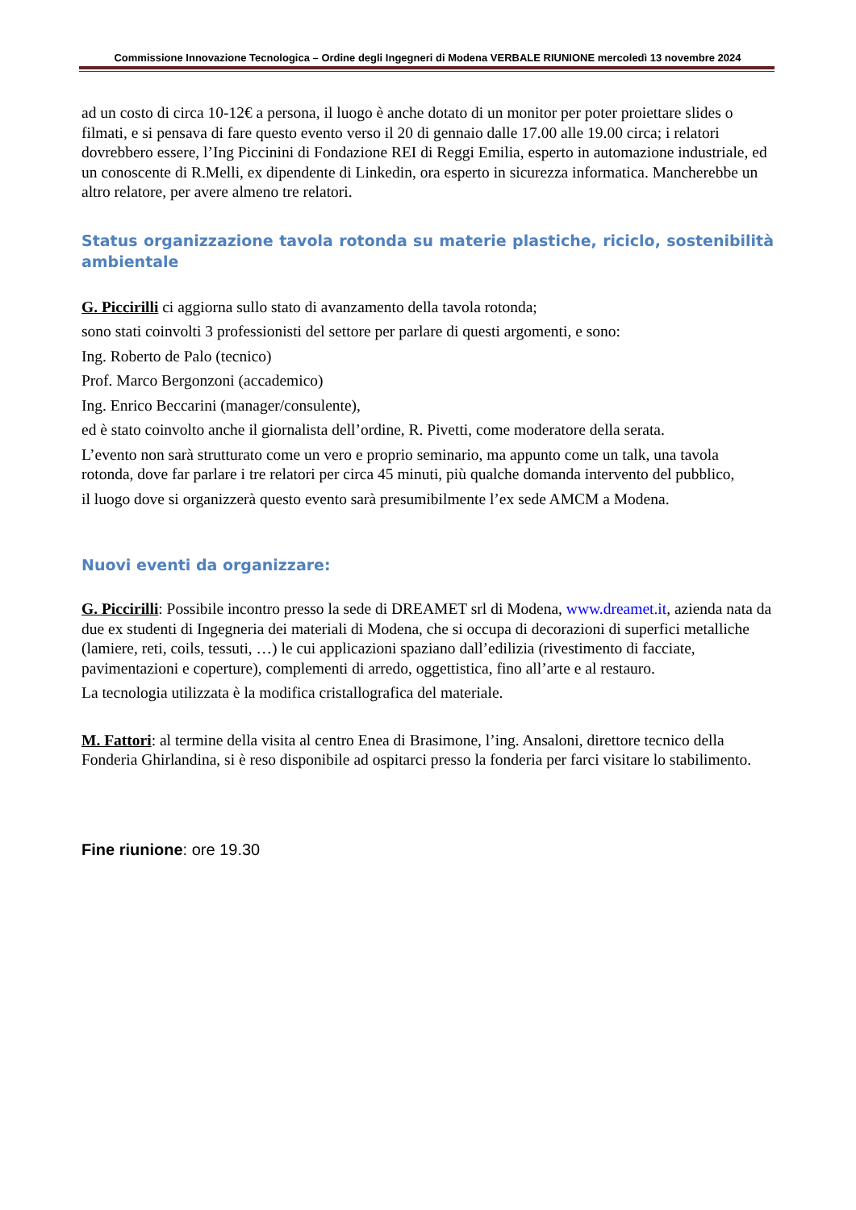Commissione Innovazione Tecnologica – Ordine degli Ingegneri di Modena VERBALE RIUNIONE mercoledì 13 novembre 2024
ad un costo di circa 10-12€ a persona, il luogo è anche dotato di un monitor per poter proiettare slides o filmati, e si pensava di fare questo evento verso il 20 di gennaio dalle 17.00 alle 19.00 circa; i relatori dovrebbero essere, l’Ing Piccinini di Fondazione REI di Reggi Emilia, esperto in automazione industriale, ed un conoscente di R.Melli, ex dipendente di Linkedin, ora esperto in sicurezza informatica. Mancherebbe un altro relatore, per avere almeno tre relatori.
Status organizzazione tavola rotonda su materie plastiche, riciclo, sostenibilità ambientale
G. Piccirilli ci aggiorna sullo stato di avanzamento della tavola rotonda;
sono stati coinvolti 3 professionisti del settore per parlare di questi argomenti, e sono:
Ing. Roberto de Palo (tecnico)
Prof. Marco Bergonzoni (accademico)
Ing. Enrico Beccarini (manager/consulente),
ed è stato coinvolto anche il giornalista dell’ordine, R. Pivetti, come moderatore della serata.
L’evento non sarà strutturato come un vero e proprio seminario, ma appunto come un talk, una tavola rotonda, dove far parlare i tre relatori per circa 45 minuti, più qualche domanda intervento del pubblico,
il luogo dove si organizzerà questo evento sarà presumibilmente l’ex sede AMCM a Modena.
Nuovi eventi da organizzare:
G. Piccirilli: Possibile incontro presso la sede di DREAMET srl di Modena, www.dreamet.it, azienda nata da due ex studenti di Ingegneria dei materiali di Modena, che si occupa di decorazioni di superfici metalliche (lamiere, reti, coils, tessuti, …) le cui applicazioni spaziano dall’edilizia (rivestimento di facciate, pavimentazioni e coperture), complementi di arredo, oggettistica, fino all’arte e al restauro.
La tecnologia utilizzata è la modifica cristallografica del materiale.
M. Fattori: al termine della visita al centro Enea di Brasimone, l’ing. Ansaloni, direttore tecnico della Fonderia Ghirlandina, si è reso disponibile ad ospitarci presso la fonderia per farci visitare lo stabilimento.
Fine riunione: ore 19.30